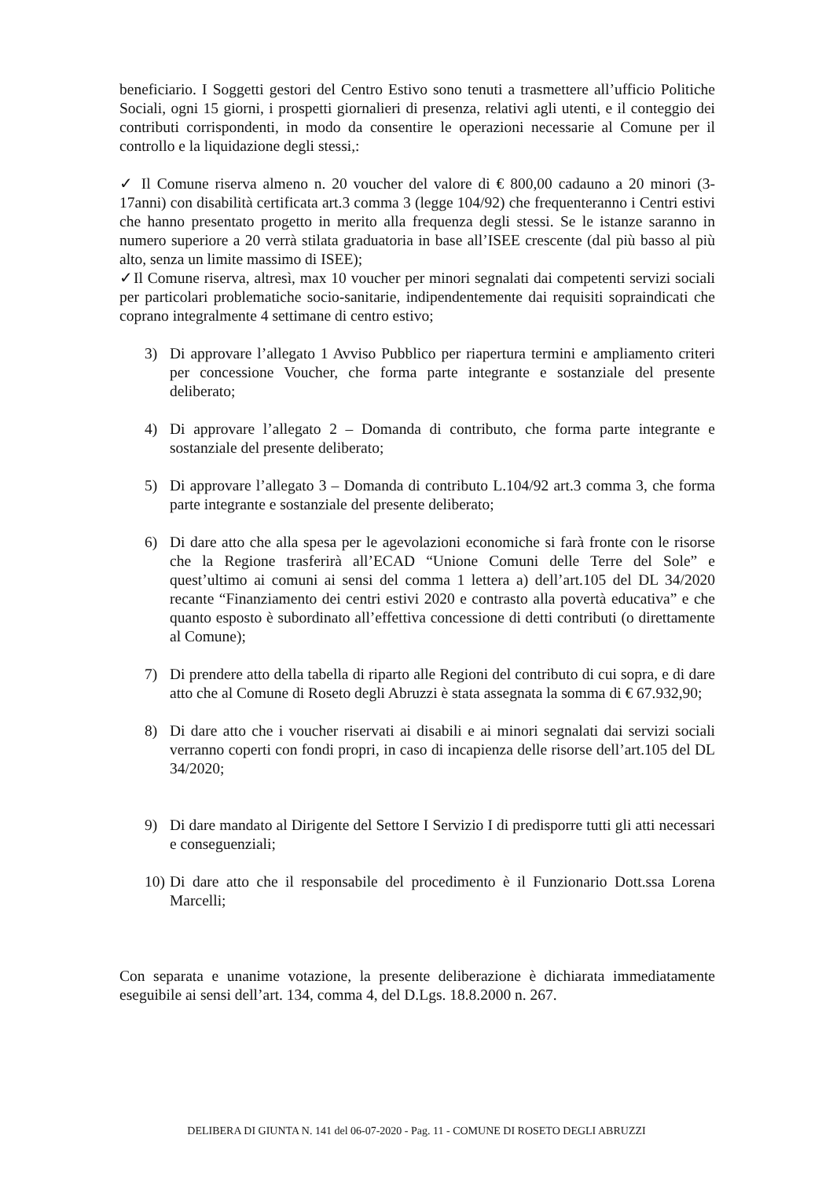beneficiario. I Soggetti gestori del Centro Estivo sono tenuti a trasmettere all’ufficio Politiche Sociali, ogni 15 giorni, i prospetti giornalieri di presenza, relativi agli utenti, e il conteggio dei contributi corrispondenti, in modo da consentire le operazioni necessarie al Comune per il controllo e la liquidazione degli stessi,:
✓ Il Comune riserva almeno n. 20 voucher del valore di € 800,00 cadauno a 20 minori (3-17anni) con disabilità certificata art.3 comma 3 (legge 104/92) che frequenteranno i Centri estivi che hanno presentato progetto in merito alla frequenza degli stessi. Se le istanze saranno in numero superiore a 20 verrà stilata graduatoria in base all’ISEE crescente (dal più basso al più alto, senza un limite massimo di ISEE);
✓Il Comune riserva, altresì, max 10 voucher per minori segnalati dai competenti servizi sociali per particolari problematiche socio-sanitarie, indipendentemente dai requisiti sopraindicati che coprano integralmente 4 settimane di centro estivo;
3) Di approvare l’allegato 1 Avviso Pubblico per riapertura termini e ampliamento criteri per concessione Voucher, che forma parte integrante e sostanziale del presente deliberato;
4) Di approvare l’allegato 2 – Domanda di contributo, che forma parte integrante e sostanziale del presente deliberato;
5) Di approvare l’allegato 3 – Domanda di contributo L.104/92 art.3 comma 3, che forma parte integrante e sostanziale del presente deliberato;
6) Di dare atto che alla spesa per le agevolazioni economiche si farà fronte con le risorse che la Regione trasferirà all’ECAD “Unione Comuni delle Terre del Sole” e quest’ultimo ai comuni ai sensi del comma 1 lettera a) dell’art.105 del DL 34/2020 recante “Finanziamento dei centri estivi 2020 e contrasto alla povertà educativa” e che quanto esposto è subordinato all’effettiva concessione di detti contributi (o direttamente al Comune);
7) Di prendere atto della tabella di riparto alle Regioni del contributo di cui sopra, e di dare atto che al Comune di Roseto degli Abruzzi è stata assegnata la somma di € 67.932,90;
8) Di dare atto che i voucher riservati ai disabili e ai minori segnalati dai servizi sociali verranno coperti con fondi propri, in caso di incapienza delle risorse dell’art.105 del DL 34/2020;
9) Di dare mandato al Dirigente del Settore I Servizio I di predisporre tutti gli atti necessari e conseguenziali;
10)
Di dare atto che il responsabile del procedimento è il Funzionario Dott.ssa Lorena Marcelli;
Con separata e unanime votazione, la presente deliberazione è dichiarata immediatamente eseguibile ai sensi dell’art. 134, comma 4, del D.Lgs. 18.8.2000 n. 267.
DELIBERA DI GIUNTA N. 141 del 06-07-2020 - Pag. 11 - COMUNE DI ROSETO DEGLI ABRUZZI